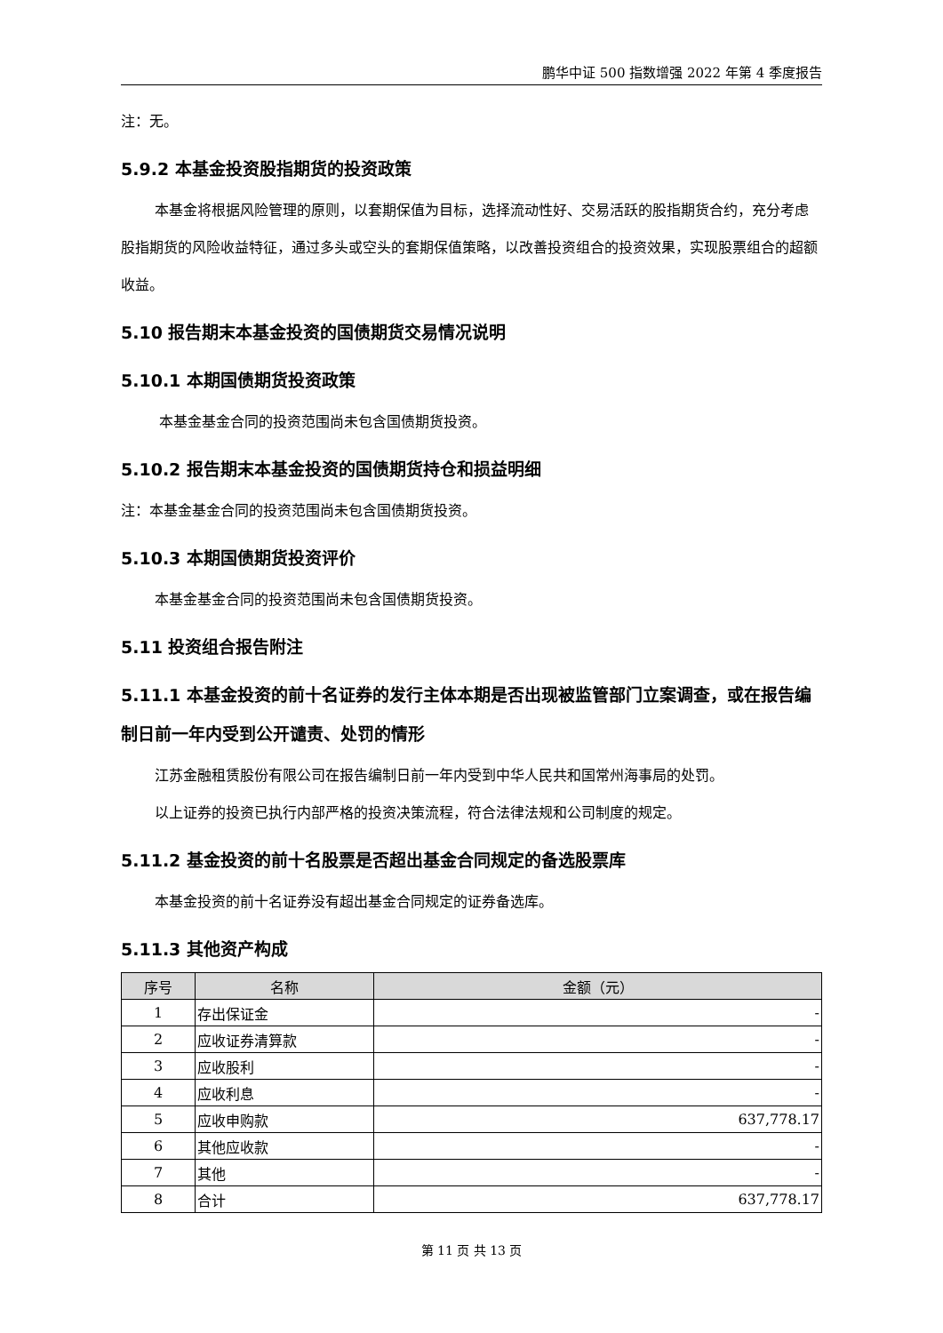鹏华中证 500 指数增强 2022 年第 4 季度报告
注：无。
5.9.2 本基金投资股指期货的投资政策
本基金将根据风险管理的原则，以套期保值为目标，选择流动性好、交易活跃的股指期货合约，充分考虑股指期货的风险收益特征，通过多头或空头的套期保值策略，以改善投资组合的投资效果，实现股票组合的超额收益。
5.10 报告期末本基金投资的国债期货交易情况说明
5.10.1 本期国债期货投资政策
本基金基金合同的投资范围尚未包含国债期货投资。
5.10.2 报告期末本基金投资的国债期货持仓和损益明细
注：本基金基金合同的投资范围尚未包含国债期货投资。
5.10.3 本期国债期货投资评价
本基金基金合同的投资范围尚未包含国债期货投资。
5.11 投资组合报告附注
5.11.1 本基金投资的前十名证券的发行主体本期是否出现被监管部门立案调查，或在报告编制日前一年内受到公开谴责、处罚的情形
江苏金融租赁股份有限公司在报告编制日前一年内受到中华人民共和国常州海事局的处罚。
以上证券的投资已执行内部严格的投资决策流程，符合法律法规和公司制度的规定。
5.11.2 基金投资的前十名股票是否超出基金合同规定的备选股票库
本基金投资的前十名证券没有超出基金合同规定的证券备选库。
5.11.3 其他资产构成
| 序号 | 名称 | 金额（元） |
| --- | --- | --- |
| 1 | 存出保证金 | - |
| 2 | 应收证券清算款 | - |
| 3 | 应收股利 | - |
| 4 | 应收利息 | - |
| 5 | 应收申购款 | 637,778.17 |
| 6 | 其他应收款 | - |
| 7 | 其他 | - |
| 8 | 合计 | 637,778.17 |
第 11 页 共 13 页